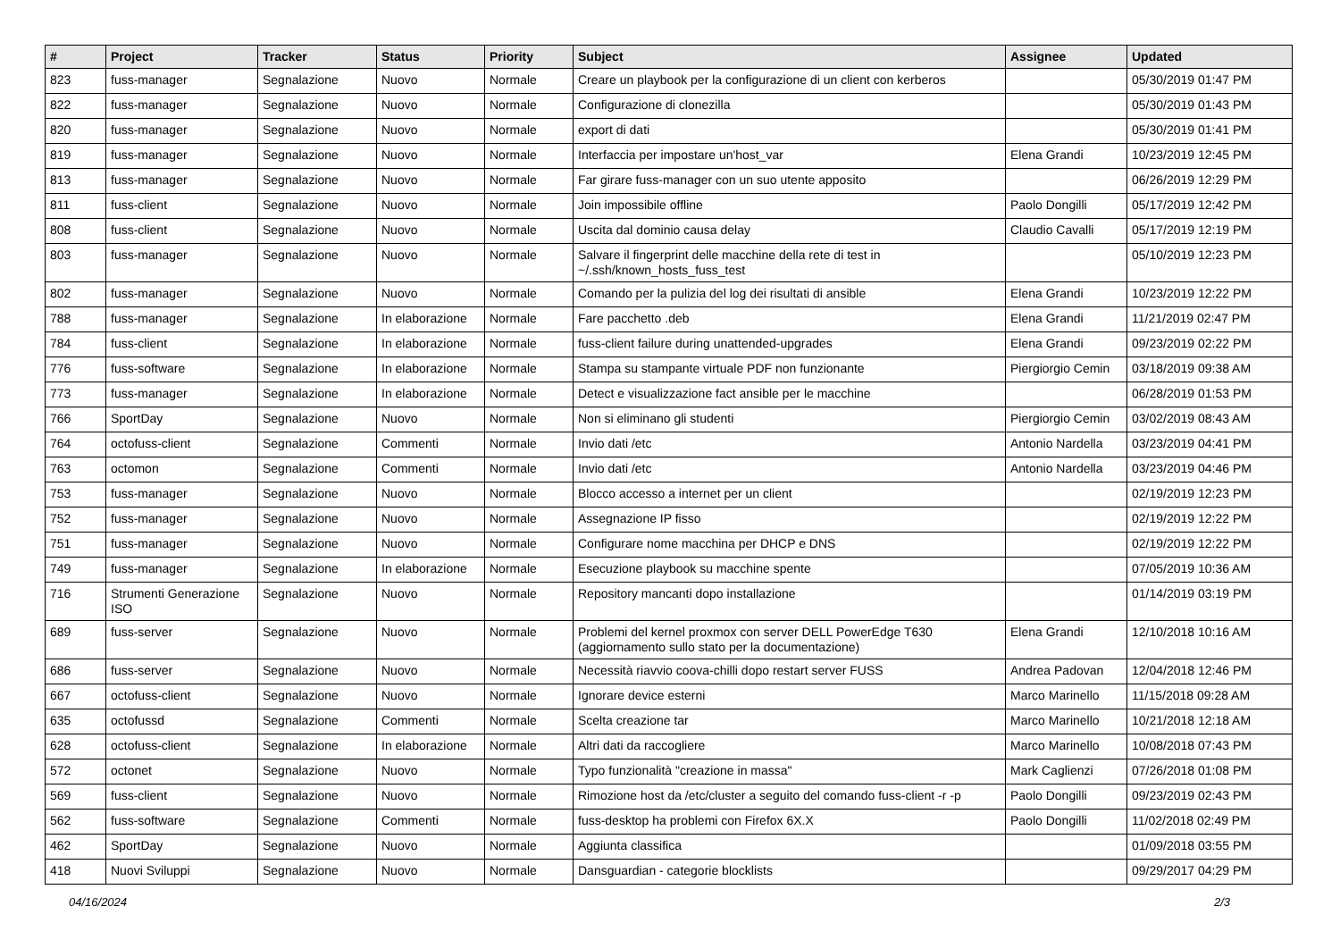| # | Project | Tracker | Status | Priority | Subject | Assignee | Updated |
| --- | --- | --- | --- | --- | --- | --- | --- |
| 823 | fuss-manager | Segnalazione | Nuovo | Normale | Creare un playbook per la configurazione di un client con kerberos | | 05/30/2019 01:47 PM |
| 822 | fuss-manager | Segnalazione | Nuovo | Normale | Configurazione di clonezilla | | 05/30/2019 01:43 PM |
| 820 | fuss-manager | Segnalazione | Nuovo | Normale | export di dati | | 05/30/2019 01:41 PM |
| 819 | fuss-manager | Segnalazione | Nuovo | Normale | Interfaccia per impostare un'host_var | Elena Grandi | 10/23/2019 12:45 PM |
| 813 | fuss-manager | Segnalazione | Nuovo | Normale | Far girare fuss-manager con un suo utente apposito | | 06/26/2019 12:29 PM |
| 811 | fuss-client | Segnalazione | Nuovo | Normale | Join impossibile offline | Paolo Dongilli | 05/17/2019 12:42 PM |
| 808 | fuss-client | Segnalazione | Nuovo | Normale | Uscita dal dominio causa delay | Claudio Cavalli | 05/17/2019 12:19 PM |
| 803 | fuss-manager | Segnalazione | Nuovo | Normale | Salvare il fingerprint delle macchine della rete di test in ~/.ssh/known_hosts_fuss_test | | 05/10/2019 12:23 PM |
| 802 | fuss-manager | Segnalazione | Nuovo | Normale | Comando per la pulizia del log dei risultati di ansible | Elena Grandi | 10/23/2019 12:22 PM |
| 788 | fuss-manager | Segnalazione | In elaborazione | Normale | Fare pacchetto .deb | Elena Grandi | 11/21/2019 02:47 PM |
| 784 | fuss-client | Segnalazione | In elaborazione | Normale | fuss-client failure during unattended-upgrades | Elena Grandi | 09/23/2019 02:22 PM |
| 776 | fuss-software | Segnalazione | In elaborazione | Normale | Stampa su stampante virtuale PDF non funzionante | Piergiorgio Cemin | 03/18/2019 09:38 AM |
| 773 | fuss-manager | Segnalazione | In elaborazione | Normale | Detect e visualizzazione fact ansible per le macchine | | 06/28/2019 01:53 PM |
| 766 | SportDay | Segnalazione | Nuovo | Normale | Non si eliminano gli studenti | Piergiorgio Cemin | 03/02/2019 08:43 AM |
| 764 | octofuss-client | Segnalazione | Commenti | Normale | Invio dati /etc | Antonio Nardella | 03/23/2019 04:41 PM |
| 763 | octomon | Segnalazione | Commenti | Normale | Invio dati /etc | Antonio Nardella | 03/23/2019 04:46 PM |
| 753 | fuss-manager | Segnalazione | Nuovo | Normale | Blocco accesso a internet per un client | | 02/19/2019 12:23 PM |
| 752 | fuss-manager | Segnalazione | Nuovo | Normale | Assegnazione IP fisso | | 02/19/2019 12:22 PM |
| 751 | fuss-manager | Segnalazione | Nuovo | Normale | Configurare nome macchina per DHCP e DNS | | 02/19/2019 12:22 PM |
| 749 | fuss-manager | Segnalazione | In elaborazione | Normale | Esecuzione playbook su macchine spente | | 07/05/2019 10:36 AM |
| 716 | Strumenti Generazione ISO | Segnalazione | Nuovo | Normale | Repository mancanti dopo installazione | | 01/14/2019 03:19 PM |
| 689 | fuss-server | Segnalazione | Nuovo | Normale | Problemi del kernel proxmox con server DELL PowerEdge T630 (aggiornamento sullo stato per la documentazione) | Elena Grandi | 12/10/2018 10:16 AM |
| 686 | fuss-server | Segnalazione | Nuovo | Normale | Necessità riavvio coova-chilli dopo restart server FUSS | Andrea Padovan | 12/04/2018 12:46 PM |
| 667 | octofuss-client | Segnalazione | Nuovo | Normale | Ignorare device esterni | Marco Marinello | 11/15/2018 09:28 AM |
| 635 | octofussd | Segnalazione | Commenti | Normale | Scelta creazione tar | Marco Marinello | 10/21/2018 12:18 AM |
| 628 | octofuss-client | Segnalazione | In elaborazione | Normale | Altri dati da raccogliere | Marco Marinello | 10/08/2018 07:43 PM |
| 572 | octonet | Segnalazione | Nuovo | Normale | Typo funzionalità "creazione in massa" | Mark Caglienzi | 07/26/2018 01:08 PM |
| 569 | fuss-client | Segnalazione | Nuovo | Normale | Rimozione host da /etc/cluster a seguito del comando fuss-client -r -p | Paolo Dongilli | 09/23/2019 02:43 PM |
| 562 | fuss-software | Segnalazione | Commenti | Normale | fuss-desktop ha problemi con Firefox 6X.X | Paolo Dongilli | 11/02/2018 02:49 PM |
| 462 | SportDay | Segnalazione | Nuovo | Normale | Aggiunta classifica | | 01/09/2018 03:55 PM |
| 418 | Nuovi Sviluppi | Segnalazione | Nuovo | Normale | Dansguardian - categorie blocklists | | 09/29/2017 04:29 PM |
04/16/2024 2/3